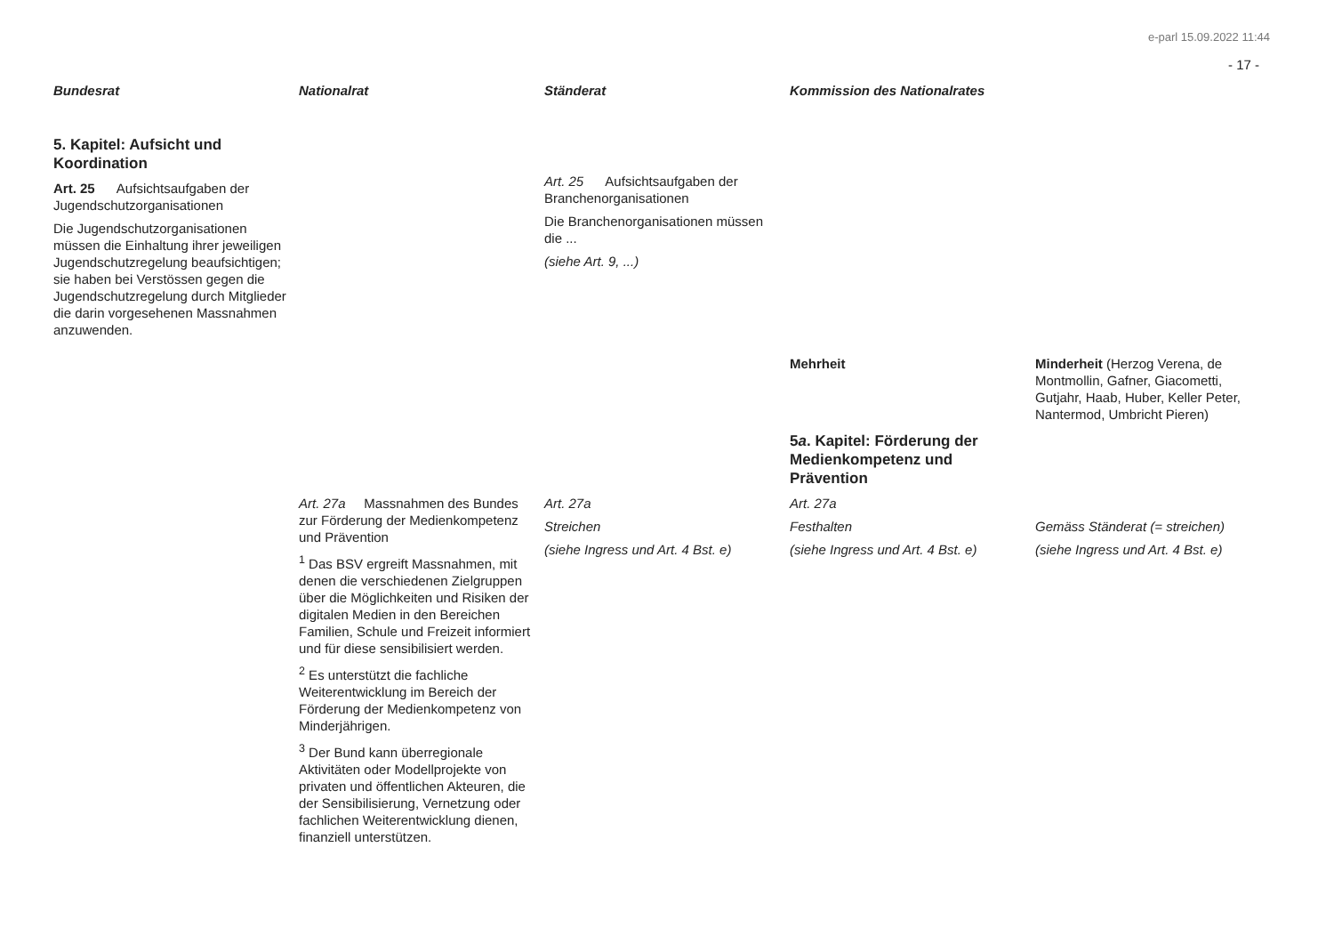e-parl 15.09.2022 11:44
- 17 -
| Bundesrat | Nationalrat | Ständerat | Kommission des Nationalrates | |
| --- | --- | --- | --- | --- |
| 5. Kapitel: Aufsicht und Koordination Art. 25 Aufsichtsaufgaben der Jugendschutzorganisationen Die Jugendschutzorganisationen müssen die Einhaltung ihrer jeweiligen Jugendschutzregelung beaufsichtigen; sie haben bei Verstössen gegen die Jugendschutzregelung durch Mitglieder die darin vorgesehenen Massnahmen anzuwenden. | | Art. 25 Aufsichtsaufgaben der Branchenorganisationen Die Branchenorganisationen müssen die ... (siehe Art. 9, ...) | | |
| | | | Mehrheit 5 a . Kapitel: Förderung der Medienkompetenz und Prävention | Minderheit (Herzog Verena, de Montmollin, Gafner, Giacometti, Gutjahr, Haab, Huber, Keller Peter, Nantermod, Umbricht Pieren) |
| | Art. 27a Massnahmen des Bundes zur Förderung der Medienkompetenz und Prävention <sup>1</sup> Das BSV ergreift Massnahmen, mit denen die verschiedenen Zielgruppen über die Möglichkeiten und Risiken der digitalen Medien in den Bereichen Familien, Schule und Freizeit informiert und für diese sensibilisiert werden. <sup>2</sup> Es unterstützt die fachliche Weiterentwicklung im Bereich der Förderung der Medienkompetenz von Minderjährigen. <sup>3</sup> Der Bund kann überregionale Aktivitäten oder Modellprojekte von privaten und öffentlichen Akteuren, die der Sensibilisierung, Vernetzung oder fachlichen Weiterentwicklung dienen, finanziell unterstützen. | Art. 27a Streichen (siehe Ingress und Art. 4 Bst. e) | Art. 27a Festhalten (siehe Ingress und Art. 4 Bst. e) | Gemäss Ständerat (= streichen) (siehe Ingress und Art. 4 Bst. e) |